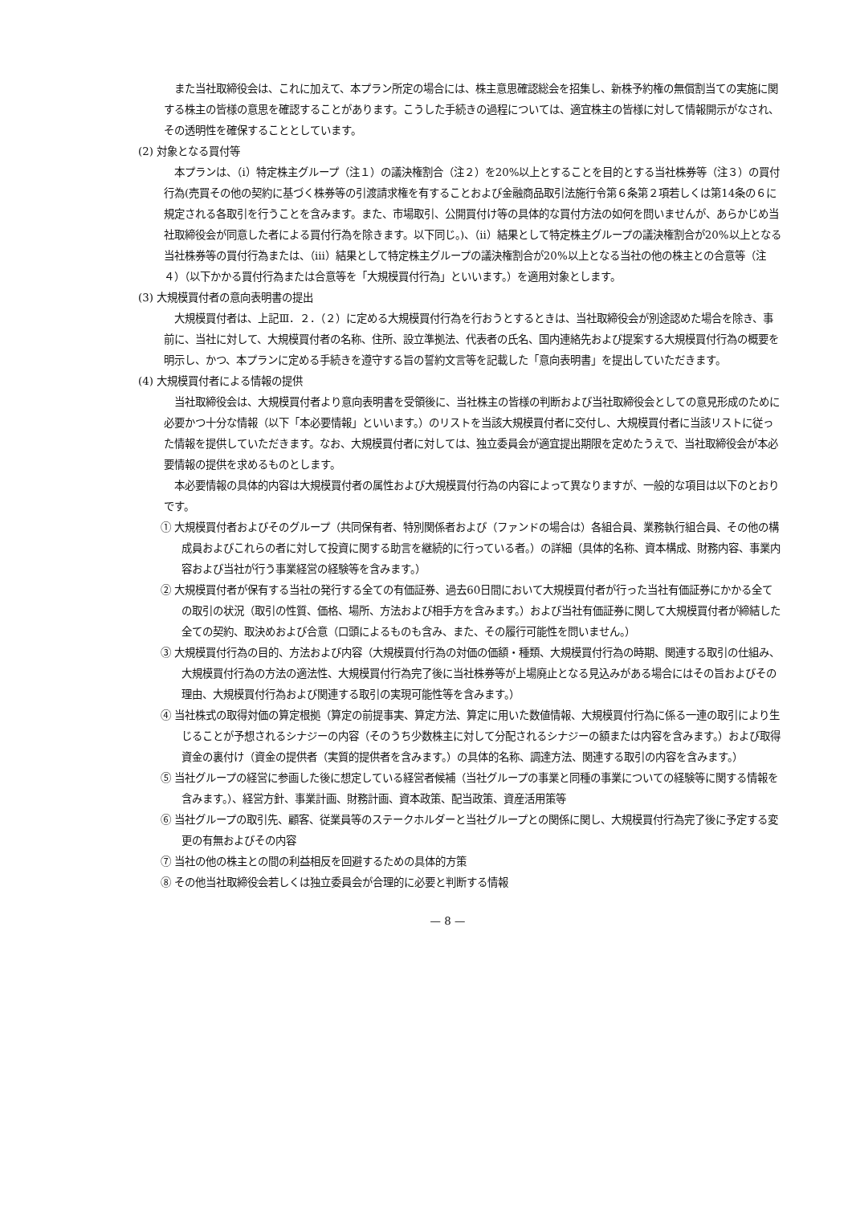また当社取締役会は、これに加えて、本プラン所定の場合には、株主意思確認総会を招集し、新株予約権の無償割当ての実施に関する株主の皆様の意思を確認することがあります。こうした手続きの過程については、適宜株主の皆様に対して情報開示がなされ、その透明性を確保することとしています。
(2) 対象となる買付等
本プランは、（ⅰ）特定株主グループ（注１）の議決権割合（注２）を20%以上とすることを目的とする当社株券等（注３）の買付行為(売買その他の契約に基づく株券等の引渡請求権を有することおよび金融商品取引法施行令第６条第２項若しくは第14条の６に規定される各取引を行うことを含みます。また、市場取引、公開買付け等の具体的な買付方法の如何を問いませんが、あらかじめ当社取締役会が同意した者による買付行為を除きます。以下同じ。)、（ⅱ）結果として特定株主グループの議決権割合が20%以上となる当社株券等の買付行為または、（ⅲ）結果として特定株主グループの議決権割合が20%以上となる当社の他の株主との合意等（注４）（以下かかる買付行為または合意等を「大規模買付行為」といいます。）を適用対象とします。
(3) 大規模買付者の意向表明書の提出
大規模買付者は、上記Ⅲ．２．（２）に定める大規模買付行為を行おうとするときは、当社取締役会が別途認めた場合を除き、事前に、当社に対して、大規模買付者の名称、住所、設立準拠法、代表者の氏名、国内連絡先および提案する大規模買付行為の概要を明示し、かつ、本プランに定める手続きを遵守する旨の誓約文言等を記載した「意向表明書」を提出していただきます。
(4) 大規模買付者による情報の提供
当社取締役会は、大規模買付者より意向表明書を受領後に、当社株主の皆様の判断および当社取締役会としての意見形成のために必要かつ十分な情報（以下「本必要情報」といいます。）のリストを当該大規模買付者に交付し、大規模買付者に当該リストに従った情報を提供していただきます。なお、大規模買付者に対しては、独立委員会が適宜提出期限を定めたうえで、当社取締役会が本必要情報の提供を求めるものとします。
本必要情報の具体的内容は大規模買付者の属性および大規模買付行為の内容によって異なりますが、一般的な項目は以下のとおりです。
① 大規模買付者およびそのグループ（共同保有者、特別関係者および（ファンドの場合は）各組合員、業務執行組合員、その他の構成員およびこれらの者に対して投資に関する助言を継続的に行っている者。）の詳細（具体的名称、資本構成、財務内容、事業内容および当社が行う事業経営の経験等を含みます。）
② 大規模買付者が保有する当社の発行する全ての有価証券、過去60日間において大規模買付者が行った当社有価証券にかかる全ての取引の状況（取引の性質、価格、場所、方法および相手方を含みます。）および当社有価証券に関して大規模買付者が締結した全ての契約、取決めおよび合意（口頭によるものも含み、また、その履行可能性を問いません。）
③ 大規模買付行為の目的、方法および内容（大規模買付行為の対価の価額・種類、大規模買付行為の時期、関連する取引の仕組み、大規模買付行為の方法の適法性、大規模買付行為完了後に当社株券等が上場廃止となる見込みがある場合にはその旨およびその理由、大規模買付行為および関連する取引の実現可能性等を含みます。）
④ 当社株式の取得対価の算定根拠（算定の前提事実、算定方法、算定に用いた数値情報、大規模買付行為に係る一連の取引により生じることが予想されるシナジーの内容（そのうち少数株主に対して分配されるシナジーの額または内容を含みます。）および取得資金の裏付け（資金の提供者（実質的提供者を含みます。）の具体的名称、調達方法、関連する取引の内容を含みます。）
⑤ 当社グループの経営に参画した後に想定している経営者候補（当社グループの事業と同種の事業についての経験等に関する情報を含みます。）、経営方針、事業計画、財務計画、資本政策、配当政策、資産活用策等
⑥ 当社グループの取引先、顧客、従業員等のステークホルダーと当社グループとの関係に関し、大規模買付行為完了後に予定する変更の有無およびその内容
⑦ 当社の他の株主との間の利益相反を回避するための具体的方策
⑧ その他当社取締役会若しくは独立委員会が合理的に必要と判断する情報
— 8 —